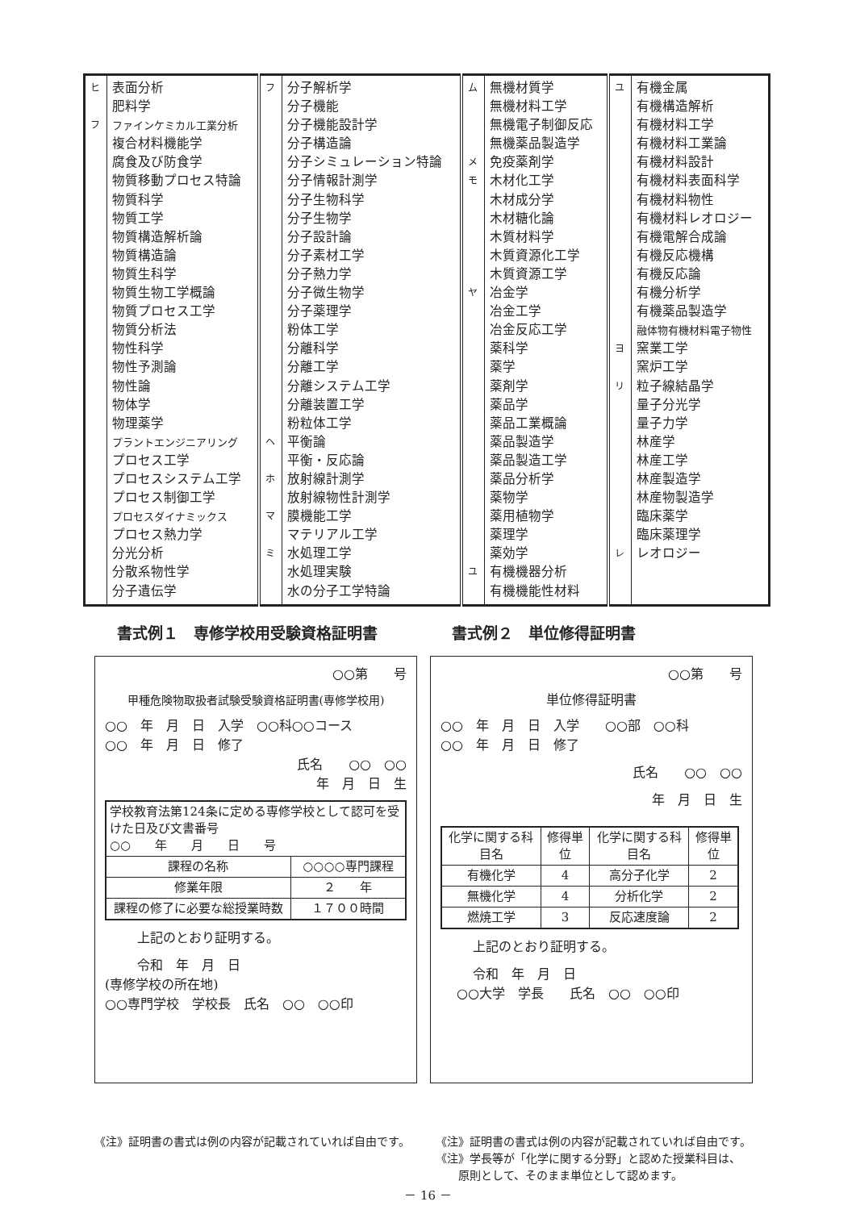| ヒ フ | 表面分析 肥料学 ファインケミカル工業分析 複合材料機能学 腐食及び防食学 物質移動プロセス特論 物質科学 物質工学 物質構造解析論 物質構造論 物質生科学 物質生物工学概論 物質プロセス工学 物質分析法 物性科学 物性予測論 物性論 物体学 物理薬学 プラントエンジニアリング プロセス工学 プロセスシステム工学 プロセス制御工学 プロセスダイナミックス プロセス熱力学 分光分析 分散系物性学 分子遺伝学 | フ ヘ ホ マ ミ | 分子解析学 分子機能 分子機能設計学 分子構造論 分子シミュレーション特論 分子情報計測学 分子生物科学 分子生物学 分子設計論 分子素材工学 分子熱力学 分子微生物学 分子薬理学 粉体工学 分離科学 分離工学 分離システム工学 分離装置工学 粉粒体工学 平衡論 平衡・反応論 放射線計測学 放射線物性計測学 膜機能工学 マテリアル工学 水処理工学 水処理実験 水の分子工学特論 | ム メ モ ヤ ユ | 無機材質学 無機材料工学 無機電子制御反応 無機薬品製造学 免疫薬剤学 木材化工学 木材成分学 木材糖化論 木質材料学 木質資源化工学 木質資源工学 冶金学 冶金工学 冶金反応工学 薬科学 薬学 薬剤学 薬品学 薬品工業概論 薬品製造学 薬品製造工学 薬品分析学 薬物学 薬用植物学 薬理学 薬効学 有機機器分析 有機機能性材料 | ユ ヨ リ レ | 有機金属 有機構造解析 有機材料工学 有機材料工業論 有機材料設計 有機材料表面科学 有機材料物性 有機材料レオロジー 有機電解合成論 有機反応機構 有機反応論 有機分析学 有機薬品製造学 融体物有機材料電子物性 窯業工学 窯炉工学 粒子線結晶学 量子分光学 量子力学 林産学 林産工学 林産製造学 林産物製造学 臨床薬学 臨床薬理学 レオロジー |
書式例１　専修学校用受験資格証明書 書式例２　単位修得証明書
○○第　　号
甲種危険物取扱者試験受験資格証明書(専修学校用)
○○　年　月　日　入学　○○科○○コース
○○　年　月　日　修了
氏名　　○○　○○
年　月　日　生
| 学校教育法第124条に定める専修学校として認可を受けた日及び文書番号 ○○ 年 月 日 号 | |
| 課程の名称 | ○○○○専門課程 |
| 修業年限 | ２ 年 |
| 課程の修了に必要な総授業時数 | １７００時間 |
上記のとおり証明する。
令和　年　月　日
(専修学校の所在地)
○○専門学校　学校長　氏名　○○　○○印
○○第　　号
単位修得証明書
○○　年　月　日　入学　　○○部　○○科
○○　年　月　日　修了
氏名　　○○　○○
年　月　日　生
| 化学に関する科目名 | 修得単位 | 化学に関する科目名 | 修得単位 |
| 有機化学 | 4 | 高分子化学 | 2 |
| 無機化学 | 4 | 分析化学 | 2 |
| 燃焼工学 | 3 | 反応速度論 | 2 |
上記のとおり証明する。
令和　年　月　日
○○大学　学長　　氏名　○○　○○印
《注》証明書の書式は例の内容が記載されていれば自由です。
《注》証明書の書式は例の内容が記載されていれば自由です。
《注》学長等が「化学に関する分野」と認めた授業科目は、
　　原則として、そのまま単位として認めます。
－ 16 －